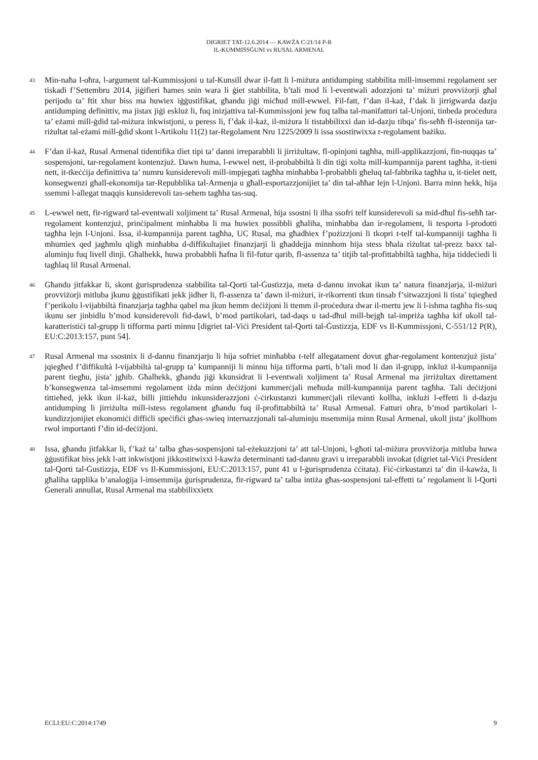DIGRIET TAT-12.6.2014 — KAWŻA C-21/14 P-R
IL-KUMMISSĠUNI vs RUSAL ARMENAL
43
Min-naħa l-oħra, l-argument tal-Kummissjoni u tal-Kunsill dwar il-fatt li l-miżura antidumping stabbilita mill-imsemmi regolament ser tiskadi f’Settembru 2014, jiġifieri ħames snin wara li ġiet stabbilita, b’tali mod li l-eventwali adozzjoni ta’ miżuri provviżorji għal perijodu ta’ ftit xhur biss ma huwiex iġġustifikat, għandu jiġi miċħud mill-ewwel. Fil-fatt, f’dan il-każ, f’dak li jirrigwarda dazju antidumping definittiv, ma jistax jiġi eskluż li, fuq inizjattiva tal-Kummissjoni jew fuq talba tal-manifatturi tal-Unjoni, tinbeda proċedura ta’ eżami mill-ġdid tal-miżura inkwistjoni, u peress li, f’dak il-każ, il-miżura li tistabbilixxi dan id-dazju tibqa’ fis-seħħ fl-istennija tar-riżultat tal-eżami mill-ġdid skont l-Artikolu 11(2) tar-Regolament Nru 1225/2009 li issa ssostitwixxa r-regolament bażiku.
44
F’dan il-każ, Rusal Armenal tidentifika tliet tipi ta’ danni irreparabbli li jirriżultaw, fl-opinjoni tagħha, mill-applikazzjoni, fin-nuqqas ta’ sospensjoni, tar-regolament kontenzjuż. Dawn huma, l-ewwel nett, il-probabbiltà li din tiġi xolta mill-kumpannija parent tagħha, it-tieni nett, it-tkeċċija definittiva ta’ numru kunsiderevoli mill-impjegati tagħha minħabba l-probabbli għeluq tal-fabbrika tagħha u, it-tielet nett, konsegwenzi għall-ekonomija tar-Repubblika tal-Armenja u għall-esportazzjonijiet ta’ din tal-aħħar lejn l-Unjoni. Barra minn hekk, hija ssemmi l-allegat tnaqqis kunsiderevoli tas-sehem tagħha tas-suq.
45
L-ewwel nett, fir-rigward tal-eventwali xoljiment ta’ Rusal Armenal, hija ssostni li ilha ssofri telf kunsiderevoli sa mid-dħul fis-seħħ tar-regolament kontenzjuż, prinċipalment minħabba li ma huwiex possibbli għaliha, minħabba dan ir-regolament, li tesporta l-prodotti tagħha lejn l-Unjoni. Issa, il-kumpannija parent tagħha, UC Rusal, ma għadhiex f’pożizzjoni li tkopri t-telf tal-kumpanniji tagħha li mhumiex qed jagħmlu qligħ minħabba d-diffikultajiet finanzjarji li għaddejja minnhom hija stess bħala riżultat tal-prezz baxx tal-aluminju fuq livell dinji. Għalhekk, huwa probabbli ħafna li fil-futur qarib, fl-assenza ta’ titjib tal-profittabbiltà tagħha, hija tiddeċiedi li tagħlaq lil Rusal Armenal.
46
Għandu jitfakkar li, skont ġurisprudenza stabbilita tal-Qorti tal-Ġustizzja, meta d-dannu invokat ikun ta’ natura finanzjarja, il-miżuri provviżorji mitluba jkunu ġġustifikati jekk jidher li, fl-assenza ta’ dawn il-miżuri, ir-rikorrenti tkun tinsab f’sitwazzjoni li tista’ tqiegħed f’perikolu l-vijabbiltà finanzjarja tagħha qabel ma jkun hemm deċiżjoni li ttemm il-proċedura dwar il-mertu jew li l-ishma tagħha fis-suq ikunu ser jinbidlu b’mod kunsiderevoli fid-dawl, b’mod partikolari, tad-daqs u tad-dħul mill-bejgħ tal-impriża tagħha kif ukoll tal-karatteristiċi tal-grupp li tifforma parti minnu [digriet tal-Viċi President tal-Qorti tal-Ġustizzja, EDF vs Il-Kummissjoni, C-551/12 P(R), EU:C:2013:157, punt 54].
47
Rusal Armenal ma ssostnix li d-dannu finanzjarju li hija sofriet minħabba t-telf allegatament dovut għar-regolament kontenzjuż jista’ jqiegħed f’diffikultà l-vijabbiltà tal-grupp ta’ kumpanniji li minnu hija tifforma parti, b’tali mod li dan il-grupp, inkluż il-kumpannija parent tiegħu, jista’ jgħib. Għalhekk, għandu jiġi kkunsidrat li l-eventwali xoljiment ta’ Rusal Armenal ma jirriżultax direttament b’konsegwenza tal-imsemmi regolament iżda minn deċiżjoni kummerċjali meħuda mill-kumpannija parent tagħha. Tali deċiżjoni tittieħed, jekk ikun il-każ, billi jittieħdu inkunsiderazzjoni ċ-ċirkustanzi kummerċjali rilevanti kollha, inklużi l-effetti li d-dazju antidumping li jirriżulta mill-istess regolament għandu fuq il-profittabbiltà ta’ Rusal Armenal. Fatturi oħra, b’mod partikolari l-kundizzjonijiet ekonomiċi diffiċli speċifiċi għas-swieq internazzjonali tal-aluminju msemmija minn Rusal Armenal, ukoll jista’ jkollhom rwol importanti f’din id-deċiżjoni.
48
Issa, għandu jitfakkar li, f’każ ta’ talba għas-sospensjoni tal-eżekuzzjoni ta’ att tal-Unjoni, l-għoti tal-miżura provviżorja mitluba huwa ġġustifikat biss jekk l-att inkwistjoni jikkostitwixxi l-kawża determinanti tad-dannu gravi u irreparabbli invokat (digriet tal-Viċi President tal-Qorti tal-Ġustizzja, EDF vs Il-Kummissjoni, EU:C:2013:157, punt 41 u l-ġurisprudenza ċċitata). Fiċ-ċirkustanzi ta’ din il-kawża, li għaliha tapplika b’analoġija l-imsemmija ġurisprudenza, fir-rigward ta’ talba intiża għas-sospensjoni tal-effetti ta’ regolament li l-Qorti Ġenerali annullat, Rusal Armenal ma stabbilixxietx
ECLI:EU:C:2014:1749 9